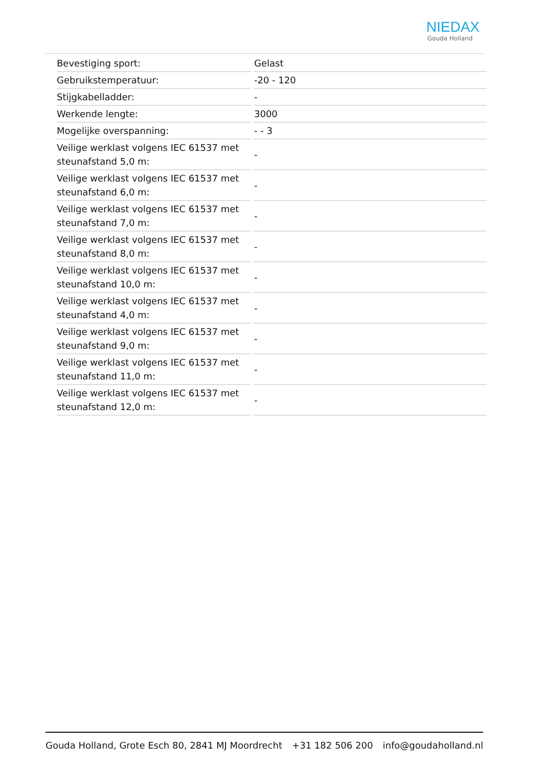NIEDAX
Gouda Holland
| Bevestiging sport: | Gelast |
| Gebruikstemperatuur: | -20 - 120 |
| Stijgkabelladder: | - |
| Werkende lengte: | 3000 |
| Mogelijke overspanning: | - - 3 |
| Veilige werklast volgens IEC 61537 met steunafstand 5,0 m: | - |
| Veilige werklast volgens IEC 61537 met steunafstand 6,0 m: | - |
| Veilige werklast volgens IEC 61537 met steunafstand 7,0 m: | - |
| Veilige werklast volgens IEC 61537 met steunafstand 8,0 m: | - |
| Veilige werklast volgens IEC 61537 met steunafstand 10,0 m: | - |
| Veilige werklast volgens IEC 61537 met steunafstand 4,0 m: | - |
| Veilige werklast volgens IEC 61537 met steunafstand 9,0 m: | - |
| Veilige werklast volgens IEC 61537 met steunafstand 11,0 m: | - |
| Veilige werklast volgens IEC 61537 met steunafstand 12,0 m: | - |
Gouda Holland, Grote Esch 80, 2841 MJ Moordrecht +31 182 506 200 info@goudaholland.nl